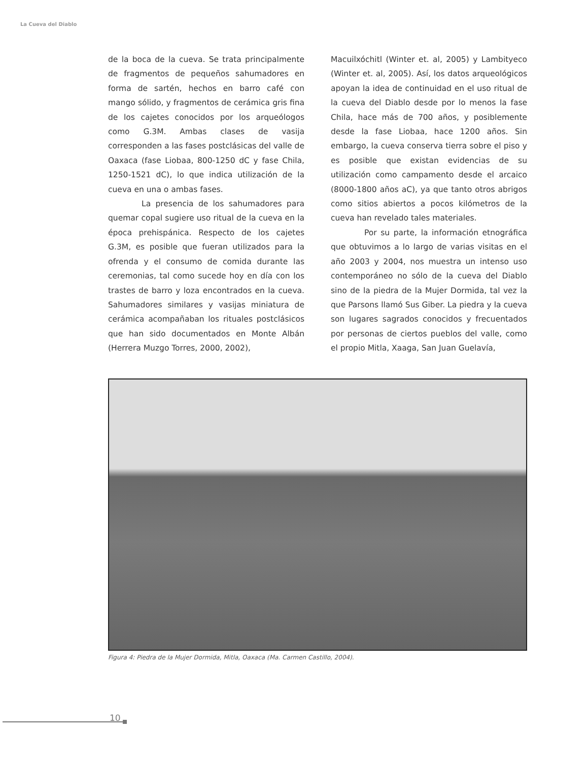La Cueva del Diablo
de la boca de la cueva. Se trata principalmente de fragmentos de pequeños sahumadores en forma de sartén, hechos en barro café con mango sólido, y fragmentos de cerámica gris fina de los cajetes conocidos por los arqueólogos como G.3M. Ambas clases de vasija corresponden a las fases postclásicas del valle de Oaxaca (fase Liobaa, 800-1250 dC y fase Chila, 1250-1521 dC), lo que indica utilización de la cueva en una o ambas fases.
La presencia de los sahumadores para quemar copal sugiere uso ritual de la cueva en la época prehispánica. Respecto de los cajetes G.3M, es posible que fueran utilizados para la ofrenda y el consumo de comida durante las ceremonias, tal como sucede hoy en día con los trastes de barro y loza encontrados en la cueva. Sahumadores similares y vasijas miniatura de cerámica acompañaban los rituales postclásicos que han sido documentados en Monte Albán (Herrera Muzgo Torres, 2000, 2002),
Macuilxóchitl (Winter et. al, 2005) y Lambityeco (Winter et. al, 2005). Así, los datos arqueológicos apoyan la idea de continuidad en el uso ritual de la cueva del Diablo desde por lo menos la fase Chila, hace más de 700 años, y posiblemente desde la fase Liobaa, hace 1200 años. Sin embargo, la cueva conserva tierra sobre el piso y es posible que existan evidencias de su utilización como campamento desde el arcaico (8000-1800 años aC), ya que tanto otros abrigos como sitios abiertos a pocos kilómetros de la cueva han revelado tales materiales.
Por su parte, la información etnográfica que obtuvimos a lo largo de varias visitas en el año 2003 y 2004, nos muestra un intenso uso contemporáneo no sólo de la cueva del Diablo sino de la piedra de la Mujer Dormida, tal vez la que Parsons llamó Sus Giber. La piedra y la cueva son lugares sagrados conocidos y frecuentados por personas de ciertos pueblos del valle, como el propio Mitla, Xaaga, San Juan Guelavía,
Figura 4: Piedra de la Mujer Dormida, Mitla, Oaxaca (Ma. Carmen Castillo, 2004).
10